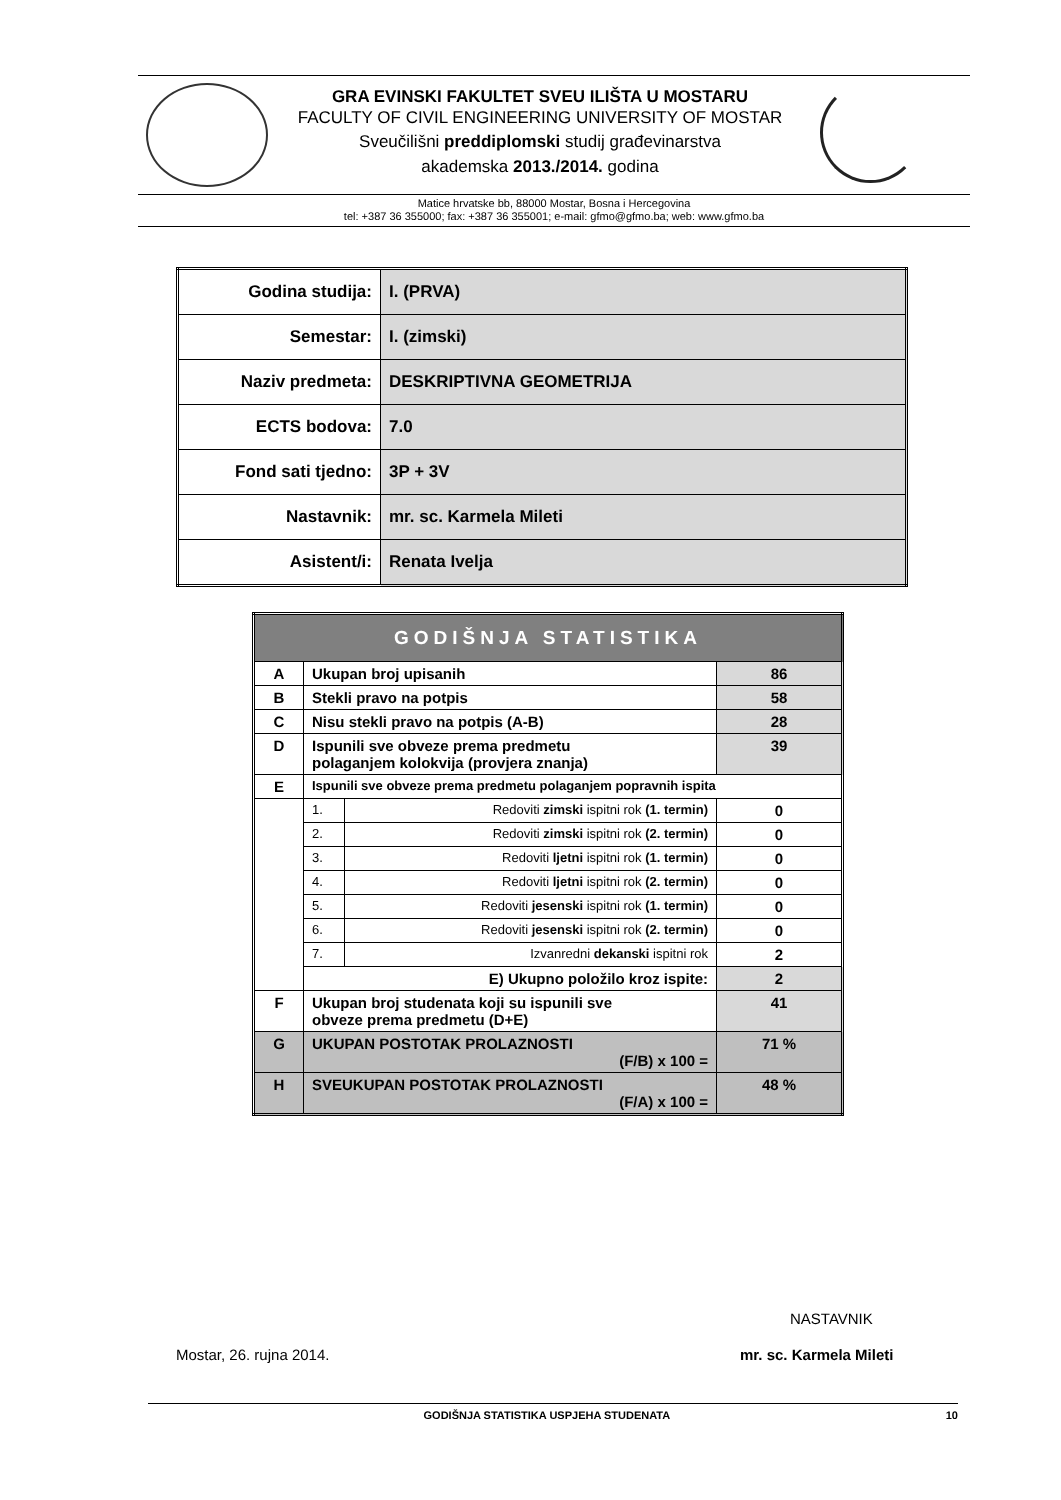GRA EVINSKI FAKULTET SVEU ILIŠTA U MOSTARU
FACULTY OF CIVIL ENGINEERING UNIVERSITY OF MOSTAR
Sveučilišni preddiplomski studij građevinarstva
akademska 2013./2014. godina
Matice hrvatske bb, 88000 Mostar, Bosna i Hercegovina
tel: +387 36 355000; fax: +387 36 355001; e-mail: gfmo@gfmo.ba; web: www.gfmo.ba
| Godina studija: | I. (PRVA) |
| Semestar: | I. (zimski) |
| Naziv predmeta: | DESKRIPTIVNA GEOMETRIJA |
| ECTS bodova: | 7.0 |
| Fond sati tjedno: | 3P + 3V |
| Nastavnik: | mr. sc. Karmela Mileti |
| Asistent/i: | Renata Ivelja |
| GODIŠNJA STATISTIKA | | | |
| --- | --- | --- | --- |
| A | Ukupan broj upisanih | | 86 |
| B | Stekli pravo na potpis | | 58 |
| C | Nisu stekli pravo na potpis (A-B) | | 28 |
| D | Ispunili sve obveze prema predmetu polaganjem kolokvija (provjera znanja) | | 39 |
| E | Ispunili sve obveze prema predmetu polaganjem popravnih ispita | | |
| | 1. | Redoviti zimski ispitni rok (1. termin) | 0 |
| | 2. | Redoviti zimski ispitni rok (2. termin) | 0 |
| | 3. | Redoviti ljetni ispitni rok (1. termin) | 0 |
| | 4. | Redoviti ljetni ispitni rok (2. termin) | 0 |
| | 5. | Redoviti jesenski ispitni rok (1. termin) | 0 |
| | 6. | Redoviti jesenski ispitni rok (2. termin) | 0 |
| | 7. | Izvanredni dekanski ispitni rok | 2 |
| | E) Ukupno položilo kroz ispite: | | 2 |
| F | Ukupan broj studenata koji su ispunili sve obveze prema predmetu (D+E) | | 41 |
| G | UKUPAN POSTOTAK PROLAZNOSTI (F/B) x 100 = | | 71 % |
| H | SVEUKUPAN POSTOTAK PROLAZNOSTI (F/A) x 100 = | | 48 % |
NASTAVNIK
Mostar, 26. rujna 2014. mr. sc. Karmela Mileti
GODIŠNJA STATISTIKA USPJEHA STUDENATA 10